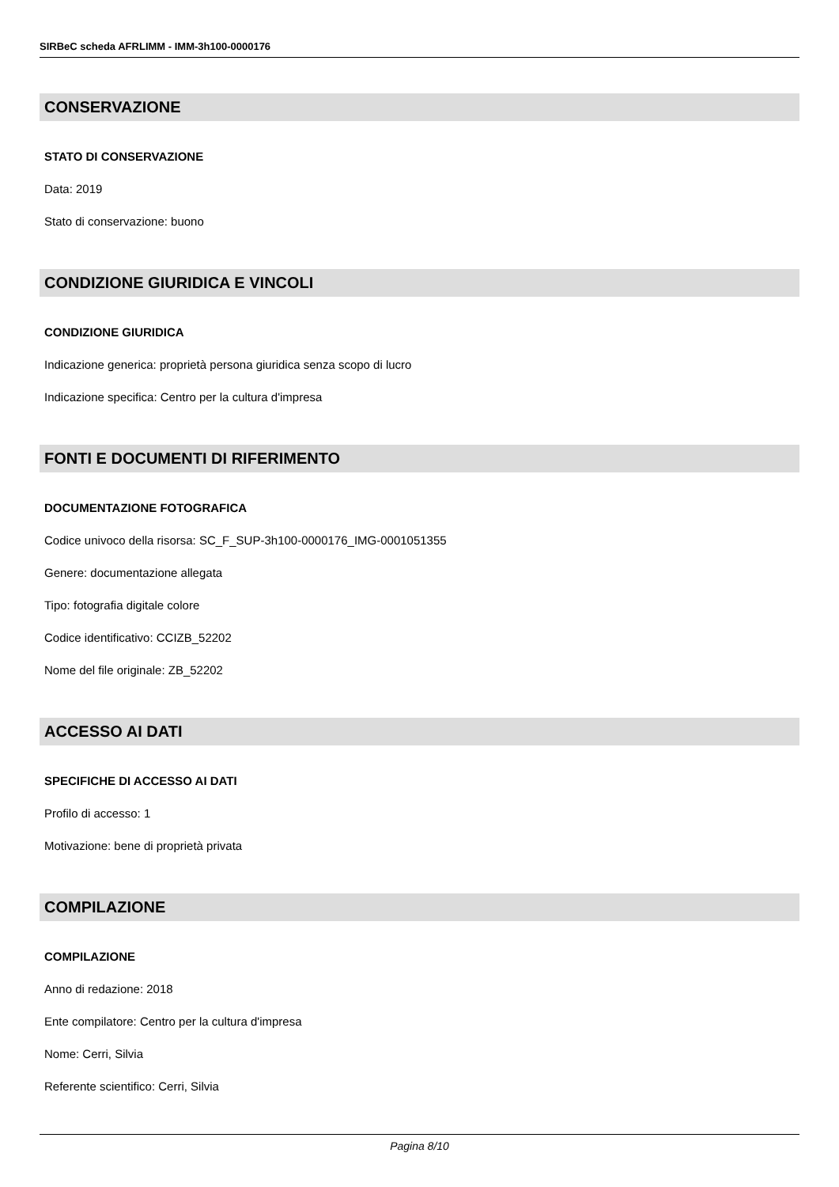SIRBeC scheda AFRLIMM - IMM-3h100-0000176
CONSERVAZIONE
STATO DI CONSERVAZIONE
Data: 2019
Stato di conservazione: buono
CONDIZIONE GIURIDICA E VINCOLI
CONDIZIONE GIURIDICA
Indicazione generica: proprietà persona giuridica senza scopo di lucro
Indicazione specifica: Centro per la cultura d'impresa
FONTI E DOCUMENTI DI RIFERIMENTO
DOCUMENTAZIONE FOTOGRAFICA
Codice univoco della risorsa: SC_F_SUP-3h100-0000176_IMG-0001051355
Genere: documentazione allegata
Tipo: fotografia digitale colore
Codice identificativo: CCIZB_52202
Nome del file originale: ZB_52202
ACCESSO AI DATI
SPECIFICHE DI ACCESSO AI DATI
Profilo di accesso: 1
Motivazione: bene di proprietà privata
COMPILAZIONE
COMPILAZIONE
Anno di redazione: 2018
Ente compilatore: Centro per la cultura d'impresa
Nome: Cerri, Silvia
Referente scientifico: Cerri, Silvia
Pagina 8/10